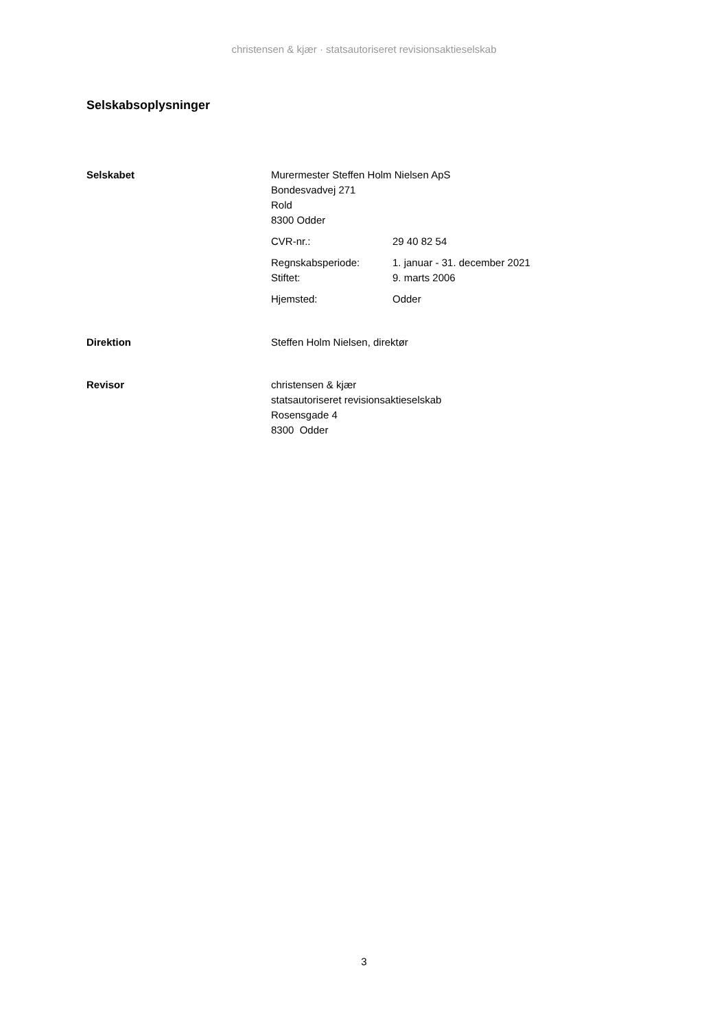christensen & kjær · statsautoriseret revisionsaktieselskab
Selskabsoplysninger
Selskabet Murermester Steffen Holm Nielsen ApS
Bondesvadvej 271
Rold
8300 Odder
CVR-nr.: 29 40 82 54
Regnskabsperiode: 1. januar - 31. december 2021
Stiftet: 9. marts 2006
Hjemsted: Odder
Direktion Steffen Holm Nielsen, direktør
Revisor christensen & kjær
statsautoriseret revisionsaktieselskab
Rosensgade 4
8300 Odder
3